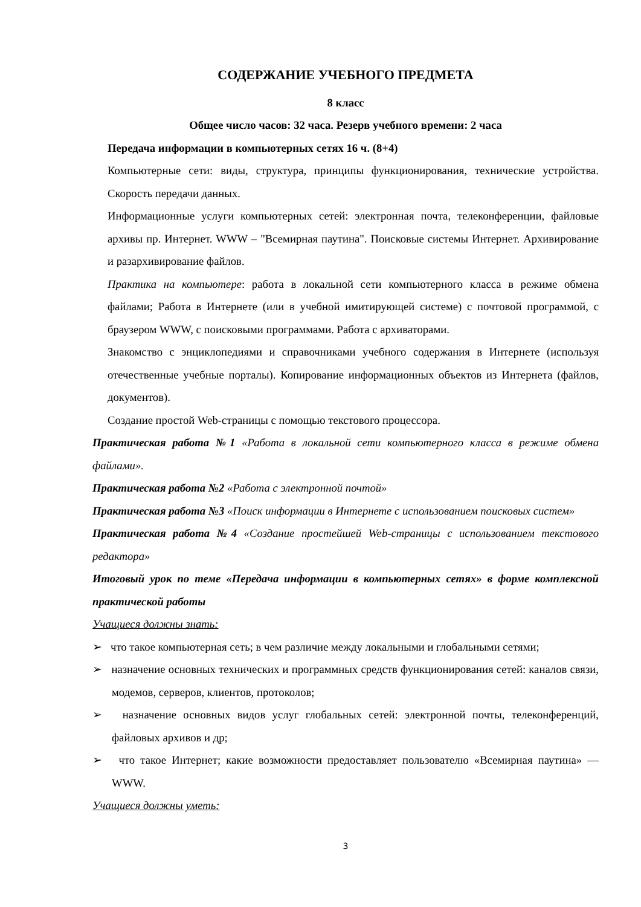СОДЕРЖАНИЕ УЧЕБНОГО ПРЕДМЕТА
8 класс
Общее число часов: 32 часа. Резерв учебного времени: 2 часа
Передача информации в компьютерных сетях 16 ч. (8+4)
Компьютерные сети: виды, структура, принципы функционирования, технические устройства. Скорость передачи данных.
Информационные услуги компьютерных сетей: электронная почта, телеконференции, файловые архивы пр. Интернет. WWW – "Всемирная паутина". Поисковые системы Интернет. Архивирование и разархивирование файлов.
Практика на компьютере: работа в локальной сети компьютерного класса в режиме обмена файлами; Работа в Интернете (или в учебной имитирующей системе) с почтовой программой, с браузером WWW, с поисковыми программами. Работа с архиваторами.
Знакомство с энциклопедиями и справочниками учебного содержания в Интернете (используя отечественные учебные порталы). Копирование информационных объектов из Интернета (файлов, документов).
Создание простой Web-страницы с помощью текстового процессора.
Практическая работа №1 «Работа в локальной сети компьютерного класса в режиме обмена файлами».
Практическая работа №2 «Работа с электронной почтой»
Практическая работа №3 «Поиск информации в Интернете с использованием поисковых систем»
Практическая работа №4 «Создание простейшей Web-страницы с использованием текстового редактора»
Итоговый урок по теме «Передача информации в компьютерных сетях» в форме комплексной практической работы
Учащиеся должны знать:
➢ что такое компьютерная сеть; в чем различие между локальными и глобальными сетями;
➢ назначение основных технических и программных средств функционирования сетей: каналов связи, модемов, серверов, клиентов, протоколов;
➢ назначение основных видов услуг глобальных сетей: электронной почты, телеконференций, файловых архивов и др;
➢ что такое Интернет; какие возможности предоставляет пользователю «Всемирная паутина» — WWW.
Учащиеся должны уметь:
3